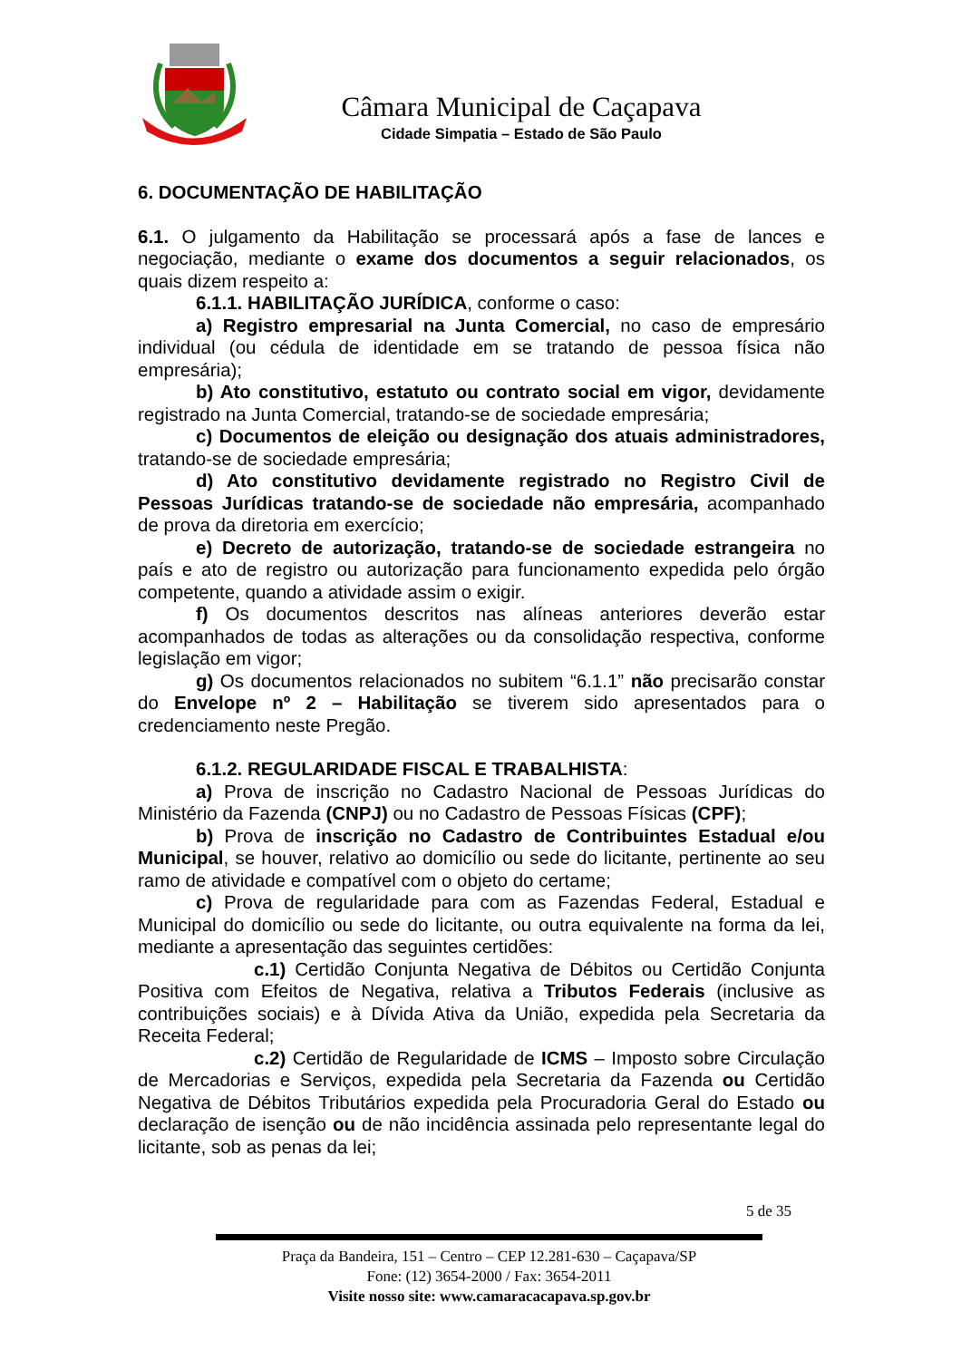Câmara Municipal de Caçapava
Cidade Simpatia – Estado de São Paulo
6. DOCUMENTAÇÃO DE HABILITAÇÃO
6.1. O julgamento da Habilitação se processará após a fase de lances e negociação, mediante o exame dos documentos a seguir relacionados, os quais dizem respeito a:
6.1.1. HABILITAÇÃO JURÍDICA, conforme o caso:
a) Registro empresarial na Junta Comercial, no caso de empresário individual (ou cédula de identidade em se tratando de pessoa física não empresária);
b) Ato constitutivo, estatuto ou contrato social em vigor, devidamente registrado na Junta Comercial, tratando-se de sociedade empresária;
c) Documentos de eleição ou designação dos atuais administradores, tratando-se de sociedade empresária;
d) Ato constitutivo devidamente registrado no Registro Civil de Pessoas Jurídicas tratando-se de sociedade não empresária, acompanhado de prova da diretoria em exercício;
e) Decreto de autorização, tratando-se de sociedade estrangeira no país e ato de registro ou autorização para funcionamento expedida pelo órgão competente, quando a atividade assim o exigir.
f) Os documentos descritos nas alíneas anteriores deverão estar acompanhados de todas as alterações ou da consolidação respectiva, conforme legislação em vigor;
g) Os documentos relacionados no subitem “6.1.1” não precisarão constar do Envelope nº 2 – Habilitação se tiverem sido apresentados para o credenciamento neste Pregão.
6.1.2. REGULARIDADE FISCAL E TRABALHISTA:
a) Prova de inscrição no Cadastro Nacional de Pessoas Jurídicas do Ministério da Fazenda (CNPJ) ou no Cadastro de Pessoas Físicas (CPF);
b) Prova de inscrição no Cadastro de Contribuintes Estadual e/ou Municipal, se houver, relativo ao domicílio ou sede do licitante, pertinente ao seu ramo de atividade e compatível com o objeto do certame;
c) Prova de regularidade para com as Fazendas Federal, Estadual e Municipal do domicílio ou sede do licitante, ou outra equivalente na forma da lei, mediante a apresentação das seguintes certidões:
c.1) Certidão Conjunta Negativa de Débitos ou Certidão Conjunta Positiva com Efeitos de Negativa, relativa a Tributos Federais (inclusive as contribuições sociais) e à Dívida Ativa da União, expedida pela Secretaria da Receita Federal;
c.2) Certidão de Regularidade de ICMS – Imposto sobre Circulação de Mercadorias e Serviços, expedida pela Secretaria da Fazenda ou Certidão Negativa de Débitos Tributários expedida pela Procuradoria Geral do Estado ou declaração de isenção ou de não incidência assinada pelo representante legal do licitante, sob as penas da lei;
5 de 35
Praça da Bandeira, 151 – Centro – CEP 12.281-630 – Caçapava/SP
Fone: (12) 3654-2000 / Fax: 3654-2011
Visite nosso site: www.camaracacapava.sp.gov.br